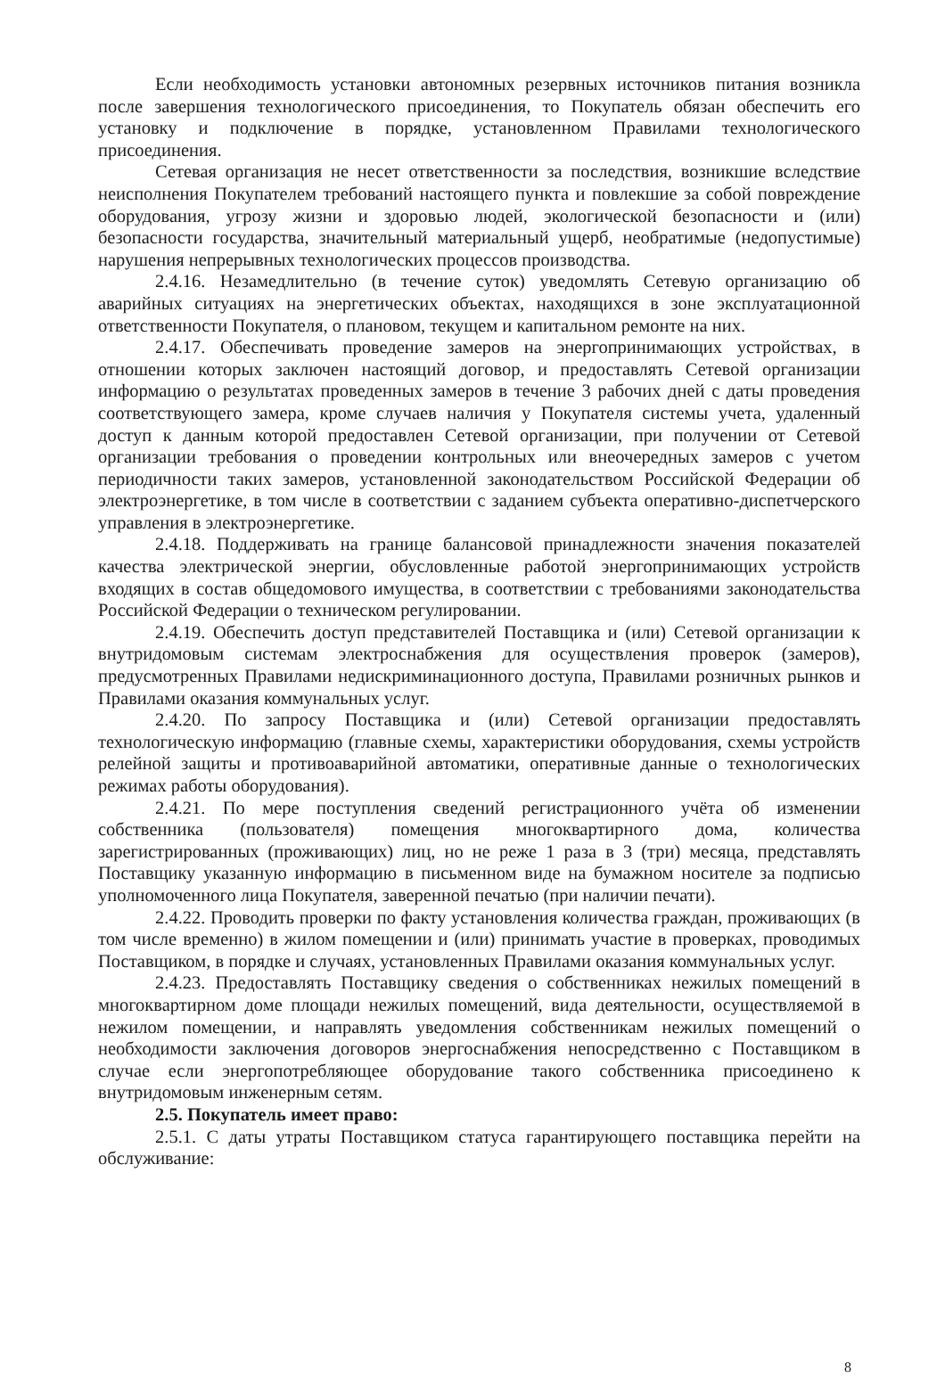Если необходимость установки автономных резервных источников питания возникла после завершения технологического присоединения, то Покупатель обязан обеспечить его установку и подключение в порядке, установленном Правилами технологического присоединения.
Сетевая организация не несет ответственности за последствия, возникшие вследствие неисполнения Покупателем требований настоящего пункта и повлекшие за собой повреждение оборудования, угрозу жизни и здоровью людей, экологической безопасности и (или) безопасности государства, значительный материальный ущерб, необратимые (недопустимые) нарушения непрерывных технологических процессов производства.
2.4.16. Незамедлительно (в течение суток) уведомлять Сетевую организацию об аварийных ситуациях на энергетических объектах, находящихся в зоне эксплуатационной ответственности Покупателя, о плановом, текущем и капитальном ремонте на них.
2.4.17. Обеспечивать проведение замеров на энергопринимающих устройствах, в отношении которых заключен настоящий договор, и предоставлять Сетевой организации информацию о результатах проведенных замеров в течение 3 рабочих дней с даты проведения соответствующего замера, кроме случаев наличия у Покупателя системы учета, удаленный доступ к данным которой предоставлен Сетевой организации, при получении от Сетевой организации требования о проведении контрольных или внеочередных замеров с учетом периодичности таких замеров, установленной законодательством Российской Федерации об электроэнергетике, в том числе в соответствии с заданием субъекта оперативно-диспетчерского управления в электроэнергетике.
2.4.18. Поддерживать на границе балансовой принадлежности значения показателей качества электрической энергии, обусловленные работой энергопринимающих устройств входящих в состав общедомового имущества, в соответствии с требованиями законодательства Российской Федерации о техническом регулировании.
2.4.19. Обеспечить доступ представителей Поставщика и (или) Сетевой организации к внутридомовым системам электроснабжения для осуществления проверок (замеров), предусмотренных Правилами недискриминационного доступа, Правилами розничных рынков и Правилами оказания коммунальных услуг.
2.4.20. По запросу Поставщика и (или) Сетевой организации предоставлять технологическую информацию (главные схемы, характеристики оборудования, схемы устройств релейной защиты и противоаварийной автоматики, оперативные данные о технологических режимах работы оборудования).
2.4.21. По мере поступления сведений регистрационного учёта об изменении собственника (пользователя) помещения многоквартирного дома, количества зарегистрированных (проживающих) лиц, но не реже 1 раза в 3 (три) месяца, представлять Поставщику указанную информацию в письменном виде на бумажном носителе за подписью уполномоченного лица Покупателя, заверенной печатью (при наличии печати).
2.4.22. Проводить проверки по факту установления количества граждан, проживающих (в том числе временно) в жилом помещении и (или) принимать участие в проверках, проводимых Поставщиком, в порядке и случаях, установленных Правилами оказания коммунальных услуг.
2.4.23. Предоставлять Поставщику сведения о собственниках нежилых помещений в многоквартирном доме площади нежилых помещений, вида деятельности, осуществляемой в нежилом помещении, и направлять уведомления собственникам нежилых помещений о необходимости заключения договоров энергоснабжения непосредственно с Поставщиком в случае если энергопотребляющее оборудование такого собственника присоединено к внутридомовым инженерным сетям.
2.5. Покупатель имеет право:
2.5.1. С даты утраты Поставщиком статуса гарантирующего поставщика перейти на обслуживание:
8